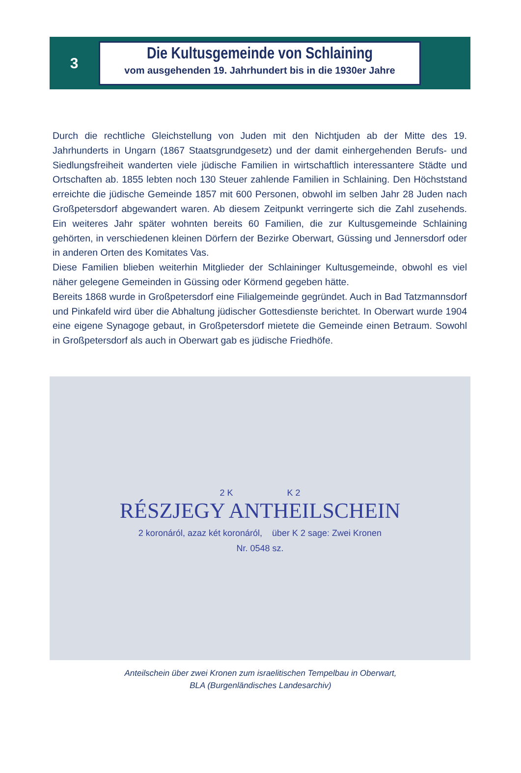3
Die Kultusgemeinde von Schlaining
vom ausgehenden 19. Jahrhundert bis in die 1930er Jahre
Durch die rechtliche Gleichstellung von Juden mit den Nichtjuden ab der Mitte des 19. Jahrhunderts in Ungarn (1867 Staatsgrundgesetz) und der damit einhergehenden Berufs- und Siedlungsfreiheit wanderten viele jüdische Familien in wirtschaftlich interessantere Städte und Ortschaften ab. 1855 lebten noch 130 Steuer zahlende Familien in Schlaining. Den Höchststand erreichte die jüdische Gemeinde 1857 mit 600 Personen, obwohl im selben Jahr 28 Juden nach Großpetersdorf abgewandert waren. Ab diesem Zeitpunkt verringerte sich die Zahl zusehends. Ein weiteres Jahr später wohnten bereits 60 Familien, die zur Kultusgemeinde Schlaining gehörten, in verschiedenen kleinen Dörfern der Bezirke Oberwart, Güssing und Jennersdorf oder in anderen Orten des Komitates Vas.
Diese Familien blieben weiterhin Mitglieder der Schlaininger Kultusgemeinde, obwohl es viel näher gelegene Gemeinden in Güssing oder Körmend gegeben hätte.
Bereits 1868 wurde in Großpetersdorf eine Filialgemeinde gegründet. Auch in Bad Tatzmannsdorf und Pinkafeld wird über die Abhaltung jüdischer Gottesdienste berichtet. In Oberwart wurde 1904 eine eigene Synagoge gebaut, in Großpetersdorf mietete die Gemeinde einen Betraum. Sowohl in Großpetersdorf als auch in Oberwart gab es jüdische Friedhöfe.
2 K K 2
RÉSZJEGY ANTHEILSCHEIN
2 koronáról, azaz két koronáról, über K 2 sage: Zwei Kronen
Nr. 0548 sz.
Anteilschein über zwei Kronen zum israelitischen Tempelbau in Oberwart,
BLA (Burgenländisches Landesarchiv)